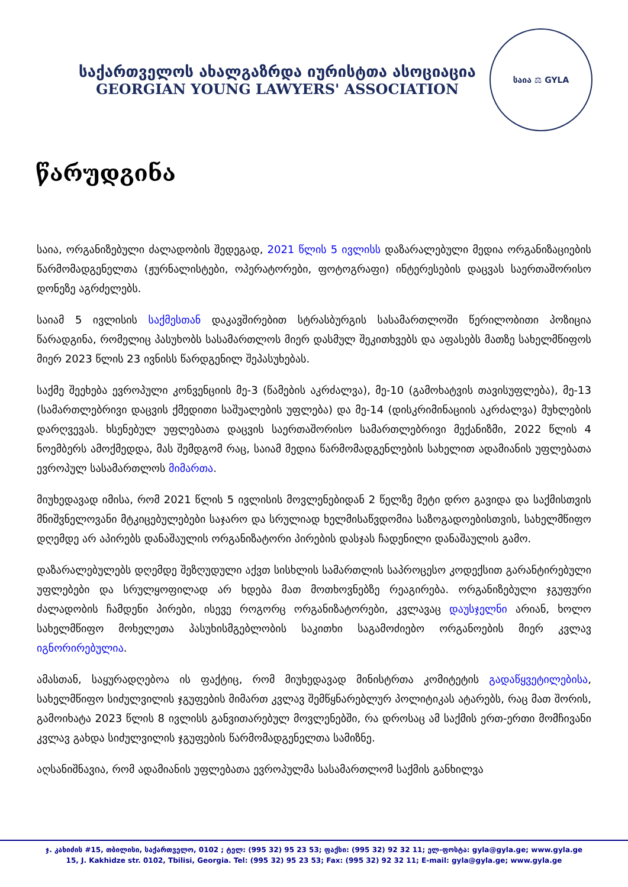საქართველოს ახალგაზრდა იურისტთა ასოციაცია
GEORGIAN YOUNG LAWYERS' ASSOCIATION
საია ⚖ GYLA
წარუდგინა
საია, ორგანიზებული ძალადობის შედეგად, 2021 წლის 5 ივლისს დაზარალებული მედია ორგანიზაციების წარმომადგენელთა (ჟურნალისტები, ოპერატორები, ფოტოგრაფი) ინტერესების დაცვას საერთაშორისო დონეზე აგრძელებს.
საიამ 5 ივლისის საქმესთან დაკავშირებით სტრასბურგის სასამართლოში წერილობითი პოზიცია წარადგინა, რომელიც პასუხობს სასამართლოს მიერ დასმულ შეკითხვებს და აფასებს მათზე სახელმწიფოს მიერ 2023 წლის 23 ივნისს წარდგენილ შეპასუხებას.
საქმე შეეხება ევროპული კონვენციის მე-3 (წამების აკრძალვა), მე-10 (გამოხატვის თავისუფლება), მე-13 (სამართლებრივი დაცვის ქმედითი საშუალების უფლება) და მე-14 (დისკრიმინაციის აკრძალვა) მუხლების დარღვევას. ხსენებულ უფლებათა დაცვის საერთაშორისო სამართლებრივი მექანიზმი, 2022 წლის 4 ნოემბერს ამოქმედდა, მას შემდგომ რაც, საიამ მედია წარმომადგენლების სახელით ადამიანის უფლებათა ევროპულ სასამართლოს მიმართა.
მიუხედავად იმისა, რომ 2021 წლის 5 ივლისის მოვლენებიდან 2 წელზე მეტი დრო გავიდა და საქმისთვის მნიშვნელოვანი მტკიცებულებები საჯარო და სრულიად ხელმისაწვდომია საზოგადოებისთვის, სახელმწიფო დღემდე არ აპირებს დანაშაულის ორგანიზატორი პირების დასჯას ჩადენილი დანაშაულის გამო.
დაზარალებულებს დღემდე შეზღუდული აქვთ სისხლის სამართლის საპროცესო კოდექსით გარანტირებული უფლებები და სრულყოფილად არ ხდება მათ მოთხოვნებზე რეაგირება. ორგანიზებული ჯგუფური ძალადობის ჩამდენი პირები, ისევე როგორც ორგანიზატორები, კვლავაც დაუსჯელნი არიან, ხოლო სახელმწიფო მოხელეთა პასუხისმგებლობის საკითხი საგამოძიებო ორგანოების მიერ კვლავ იგნორირებულია.
ამასთან, საყურადღებოა ის ფაქტიც, რომ მიუხედავად მინისტრთა კომიტეტის გადაწყვეტილებისა, სახელმწიფო სიძულვილის ჯგუფების მიმართ კვლავ შემწყნარებლურ პოლიტიკას ატარებს, რაც მათ შორის, გამოიხატა 2023 წლის 8 ივლისს განვითარებულ მოვლენებში, რა დროსაც ამ საქმის ერთ-ერთი მომჩივანი კვლავ გახდა სიძულვილის ჯგუფების წარმომადგენელთა სამიზნე.
აღსანიშნავია, რომ ადამიანის უფლებათა ევროპულმა სასამართლომ საქმის განხილვა
ჯ. კახიძის #15, თბილისი, საქართველო, 0102 ; ტელ: (995 32) 95 23 53; ფაქსი: (995 32) 92 32 11; ელ-ფოსტა: gyla@gyla.ge; www.gyla.ge
15, J. Kakhidze str. 0102, Tbilisi, Georgia. Tel: (995 32) 95 23 53; Fax: (995 32) 92 32 11; E-mail: gyla@gyla.ge; www.gyla.ge